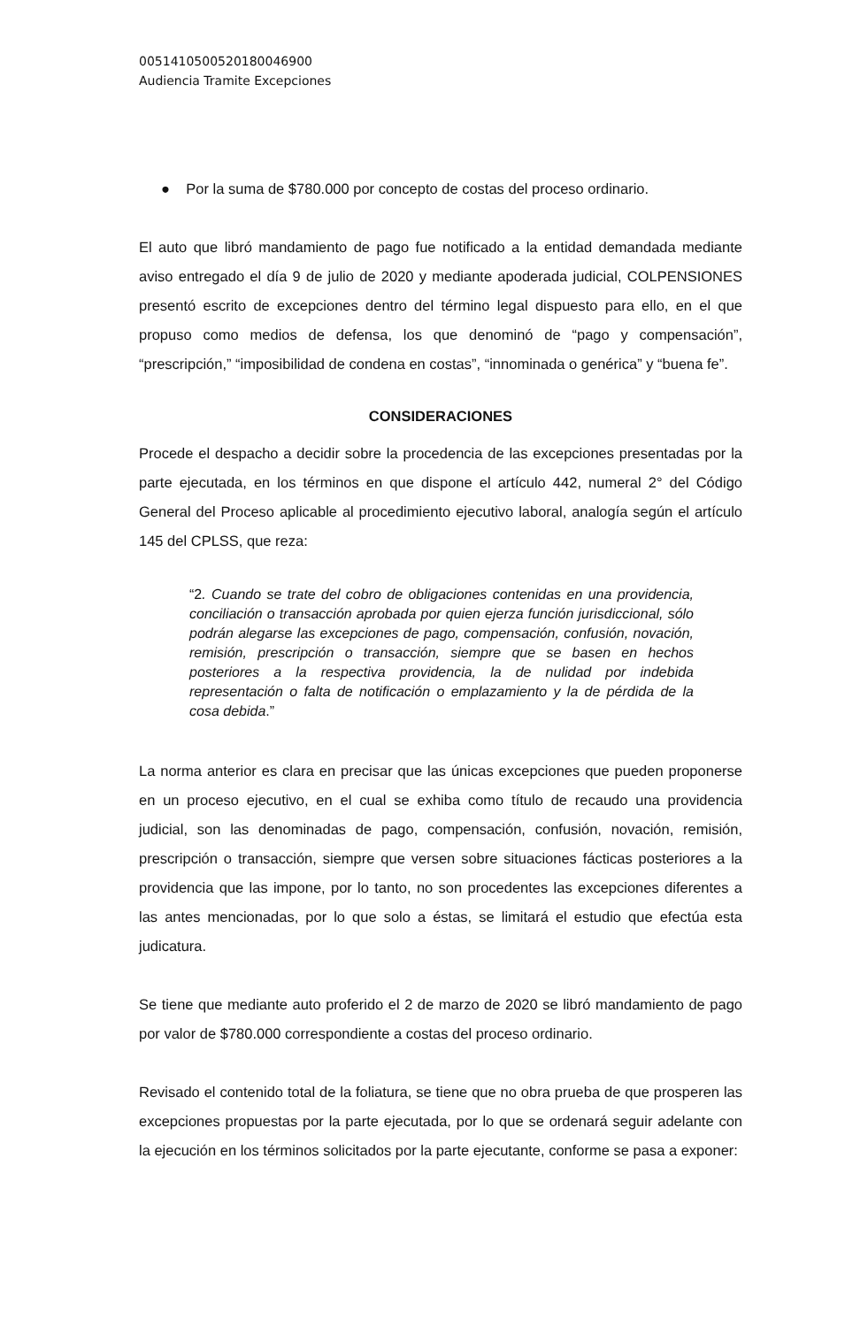00514105005201800469​00
Audiencia Tramite Excepciones
● Por la suma de $780.000 por concepto de costas del proceso ordinario.
El auto que libró mandamiento de pago fue notificado a la entidad demandada mediante aviso entregado el día 9 de julio de 2020 y mediante apoderada judicial, COLPENSIONES presentó escrito de excepciones dentro del término legal dispuesto para ello, en el que propuso como medios de defensa, los que denominó de “pago y compensación”, “prescripción,” “imposibilidad de condena en costas”, “innominada o genérica” y “buena fe”.
CONSIDERACIONES
Procede el despacho a decidir sobre la procedencia de las excepciones presentadas por la parte ejecutada, en los términos en que dispone el artículo 442, numeral 2° del Código General del Proceso aplicable al procedimiento ejecutivo laboral, analogía según el artículo 145 del CPLSS, que reza:
“2. Cuando se trate del cobro de obligaciones contenidas en una providencia, conciliación o transacción aprobada por quien ejerza función jurisdiccional, sólo podrán alegarse las excepciones de pago, compensación, confusión, novación, remisión, prescripción o transacción, siempre que se basen en hechos posteriores a la respectiva providencia, la de nulidad por indebida representación o falta de notificación o emplazamiento y la de pérdida de la cosa debida.”
La norma anterior es clara en precisar que las únicas excepciones que pueden proponerse en un proceso ejecutivo, en el cual se exhiba como título de recaudo una providencia judicial, son las denominadas de pago, compensación, confusión, novación, remisión, prescripción o transacción, siempre que versen sobre situaciones fácticas posteriores a la providencia que las impone, por lo tanto, no son procedentes las excepciones diferentes a las antes mencionadas, por lo que solo a éstas, se limitará el estudio que efectúa esta judicatura.
Se tiene que mediante auto proferido el 2 de marzo de 2020 se libró mandamiento de pago por valor de $780.000 correspondiente a costas del proceso ordinario.
Revisado el contenido total de la foliatura, se tiene que no obra prueba de que prosperen las excepciones propuestas por la parte ejecutada, por lo que se ordenará seguir adelante con la ejecución en los términos solicitados por la parte ejecutante, conforme se pasa a exponer: